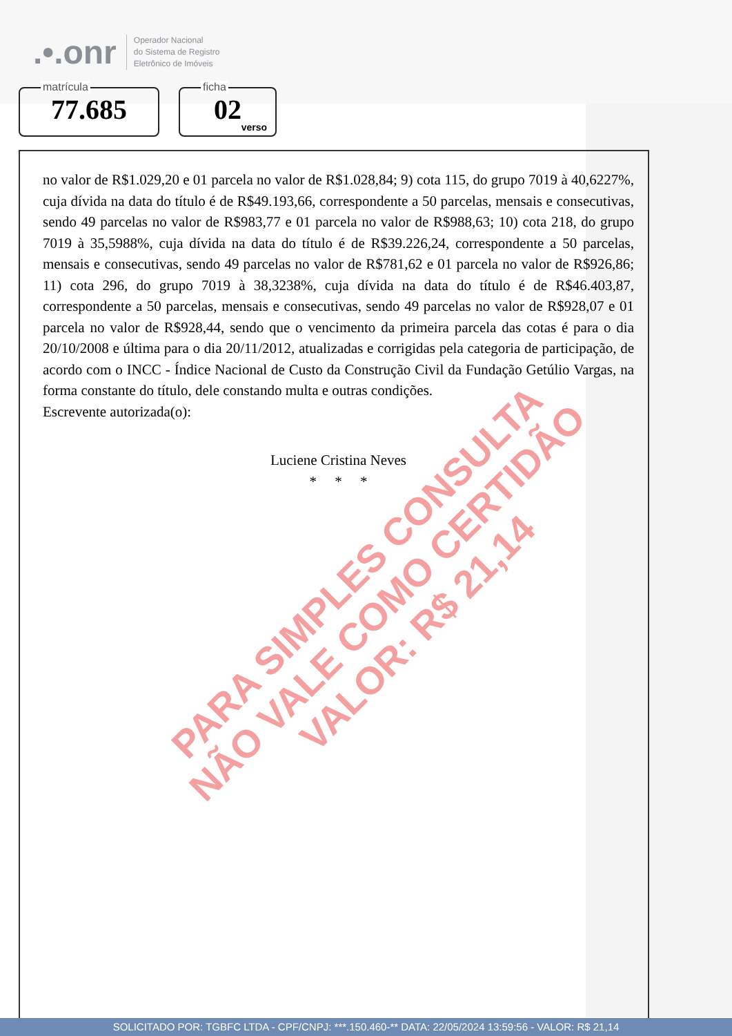.•.onr
Operador Nacional
do Sistema de Registro
Eletrônico de Imóveis
matrícula
77.685
ficha
02
verso
no valor de R$1.029,20 e 01 parcela no valor de R$1.028,84; 9) cota 115, do grupo 7019 à 40,6227%, cuja dívida na data do título é de R$49.193,66, correspondente a 50 parcelas, mensais e consecutivas, sendo 49 parcelas no valor de R$983,77 e 01 parcela no valor de R$988,63; 10) cota 218, do grupo 7019 à 35,5988%, cuja dívida na data do título é de R$39.226,24, correspondente a 50 parcelas, mensais e consecutivas, sendo 49 parcelas no valor de R$781,62 e 01 parcela no valor de R$926,86; 11) cota 296, do grupo 7019 à 38,3238%, cuja dívida na data do título é de R$46.403,87, correspondente a 50 parcelas, mensais e consecutivas, sendo 49 parcelas no valor de R$928,07 e 01 parcela no valor de R$928,44, sendo que o vencimento da primeira parcela das cotas é para o dia 20/10/2008 e última para o dia 20/11/2012, atualizadas e corrigidas pela categoria de participação, de acordo com o INCC - Índice Nacional de Custo da Construção Civil da Fundação Getúlio Vargas, na forma constante do título, dele constando multa e outras condições.
Escrevente autorizada(o):
Luciene Cristina Neves
* * *
PARA SIMPLES CONSULTA
NÃO VALE COMO CERTIDÃO
VALOR: R$ 21,14
SOLICITADO POR: TGBFC LTDA - CPF/CNPJ: ***.150.460-** DATA: 22/05/2024 13:59:56 - VALOR: R$ 21,14